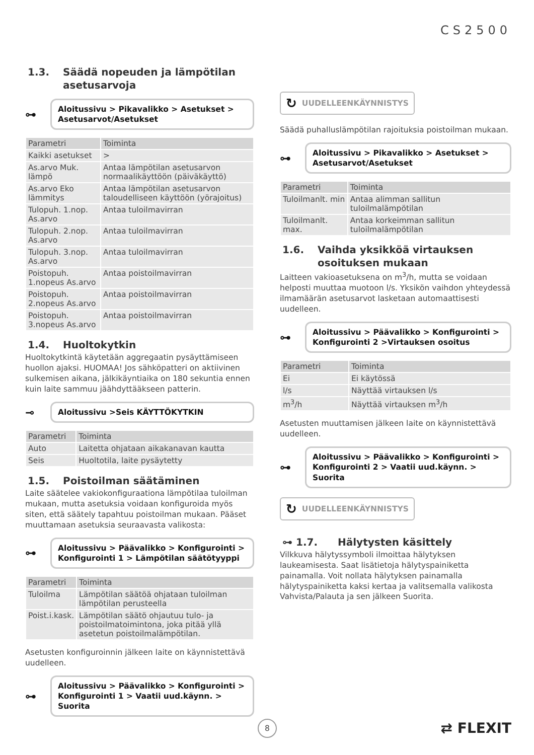CS2500
1.3. Säädä nopeuden ja lämpötilan asetusarvoja
⊶
Aloitussivu > Pikavalikko > Asetukset > Asetusarvot/Asetukset
| Parametri | Toiminta |
| --- | --- |
| Kaikki asetukset | > |
| As.arvo Muk. lämpö | Antaa lämpötilan asetusarvon normaalikäyttöön (päiväkäyttö) |
| As.arvo Eko lämmitys | Antaa lämpötilan asetusarvon taloudelliseen käyttöön (yörajoitus) |
| Tulopuh. 1.nop. As.arvo | Antaa tuloilmavirran |
| Tulopuh. 2.nop. As.arvo | Antaa tuloilmavirran |
| Tulopuh. 3.nop. As.arvo | Antaa tuloilmavirran |
| Poistopuh. 1.nopeus As.arvo | Antaa poistoilmavirran |
| Poistopuh. 2.nopeus As.arvo | Antaa poistoilmavirran |
| Poistopuh. 3.nopeus As.arvo | Antaa poistoilmavirran |
1.4. Huoltokytkin
Huoltokytkintä käytetään aggregaatin pysäyttämiseen huollon ajaksi. HUOMAA! Jos sähköpatteri on aktiivinen sulkemisen aikana, jälkikäyntiaika on 180 sekuntia ennen kuin laite sammuu jäähdyttääkseen patterin.
⊸
Aloitussivu >Seis KÄYTTÖKYTKIN
| Parametri | Toiminta |
| --- | --- |
| Auto | Laitetta ohjataan aikakanavan kautta |
| Seis | Huoltotila, laite pysäytetty |
1.5. Poistoilman säätäminen
Laite säätelee vakiokonfiguraationa lämpötilaa tuloilman mukaan, mutta asetuksia voidaan konfiguroida myös siten, että säätely tapahtuu poistoilman mukaan. Pääset muuttamaan asetuksia seuraavasta valikosta:
⊶
Aloitussivu > Päävalikko > Konfigurointi > Konfigurointi 1 > Lämpötilan säätötyyppi
| Parametri | Toiminta |
| --- | --- |
| Tuloilma | Lämpötilan säätöä ohjataan tuloilman lämpötilan perusteella |
| Poist.i.kask. | Lämpötilan säätö ohjautuu tulo- ja poistoilmatoimintona, joka pitää yllä asetetun poistoilmalämpötilan. |
Asetusten konfiguroinnin jälkeen laite on käynnistettävä uudelleen.
⊶
Aloitussivu > Päävalikko > Konfigurointi > Konfigurointi 1 > Vaatii uud.käynn. > Suorita
↻ UUDELLEENKÄYNNISTYS
Säädä puhalluslämpötilan rajoituksia poistoilman mukaan.
⊶
Aloitussivu > Pikavalikko > Asetukset > Asetusarvot/Asetukset
| Parametri | Toiminta |
| --- | --- |
| Tuloilmanlt. min | Antaa alimman sallitun tuloilmalämpötilan |
| Tuloilmanlt. max. | Antaa korkeimman sallitun tuloilmalämpötilan |
1.6. Vaihda yksikköä virtauksen osoituksen mukaan
Laitteen vakioasetuksena on m<sup>3</sup>/h, mutta se voidaan helposti muuttaa muotoon l/s. Yksikön vaihdon yhteydessä ilmamäärän asetusarvot lasketaan automaattisesti uudelleen.
⊶
Aloitussivu > Päävalikko > Konfigurointi > Konfigurointi 2 >Virtauksen osoitus
| Parametri | Toiminta |
| --- | --- |
| Ei | Ei käytössä |
| l/s | Näyttää virtauksen l/s |
| m<sup>3</sup>/h | Näyttää virtauksen m<sup>3</sup>/h |
Asetusten muuttamisen jälkeen laite on käynnistettävä uudelleen.
⊶
Aloitussivu > Päävalikko > Konfigurointi > Konfigurointi 2 > Vaatii uud.käynn. > Suorita
↻ UUDELLEENKÄYNNISTYS
⊶ 1.7. Hälytysten käsittely
Vilkkuva hälytyssymboli ilmoittaa hälytyksen laukeamisesta. Saat lisätietoja hälytyspainiketta painamalla. Voit nollata hälytyksen painamalla hälytyspainiketta kaksi kertaa ja valitsemalla valikosta Vahvista/Palauta ja sen jälkeen Suorita.
8 ⇄ FLEXIT